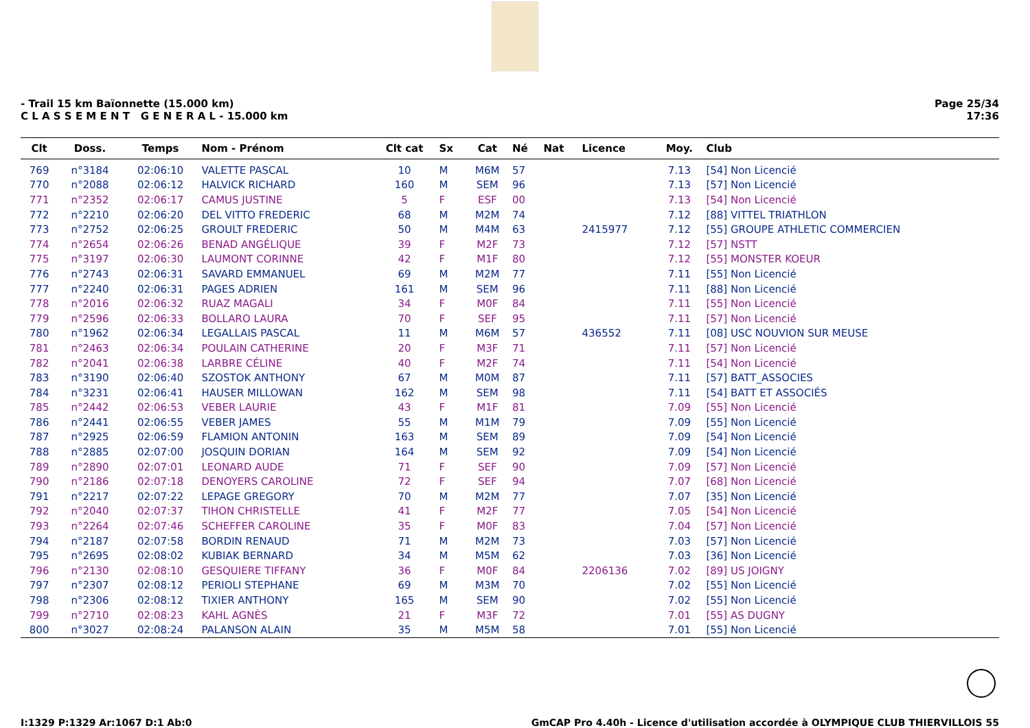- Trail 15 km Baïonnette (15.000 km)
C L A S S E M E N T G E N E R A L - 15.000 km
Page 25/34
17:36
| Clt | Doss. | Temps | Nom - Prénom | Clt cat | Sx | Cat | Né | Nat | Licence | Moy. | Club |
| --- | --- | --- | --- | --- | --- | --- | --- | --- | --- | --- | --- |
| 769 | n°3184 | 02:06:10 | VALETTE PASCAL | 10 | M | M6M | 57 | | | 7.13 | [54] Non Licencié |
| 770 | n°2088 | 02:06:12 | HALVICK RICHARD | 160 | M | SEM | 96 | | | 7.13 | [57] Non Licencié |
| 771 | n°2352 | 02:06:17 | CAMUS JUSTINE | 5 | F | ESF | 00 | | | 7.13 | [54] Non Licencié |
| 772 | n°2210 | 02:06:20 | DEL VITTO FREDERIC | 68 | M | M2M | 74 | | | 7.12 | [88] VITTEL TRIATHLON |
| 773 | n°2752 | 02:06:25 | GROULT FREDERIC | 50 | M | M4M | 63 | | 2415977 | 7.12 | [55] GROUPE ATHLETIC COMMERCIEN |
| 774 | n°2654 | 02:06:26 | BENAD ANGÉLIQUE | 39 | F | M2F | 73 | | | 7.12 | [57] NSTT |
| 775 | n°3197 | 02:06:30 | LAUMONT CORINNE | 42 | F | M1F | 80 | | | 7.12 | [55] MONSTER KOEUR |
| 776 | n°2743 | 02:06:31 | SAVARD EMMANUEL | 69 | M | M2M | 77 | | | 7.11 | [55] Non Licencié |
| 777 | n°2240 | 02:06:31 | PAGES ADRIEN | 161 | M | SEM | 96 | | | 7.11 | [88] Non Licencié |
| 778 | n°2016 | 02:06:32 | RUAZ MAGALI | 34 | F | M0F | 84 | | | 7.11 | [55] Non Licencié |
| 779 | n°2596 | 02:06:33 | BOLLARO LAURA | 70 | F | SEF | 95 | | | 7.11 | [57] Non Licencié |
| 780 | n°1962 | 02:06:34 | LEGALLAIS PASCAL | 11 | M | M6M | 57 | | 436552 | 7.11 | [08] USC NOUVION SUR MEUSE |
| 781 | n°2463 | 02:06:34 | POULAIN CATHERINE | 20 | F | M3F | 71 | | | 7.11 | [57] Non Licencié |
| 782 | n°2041 | 02:06:38 | LARBRE CÉLINE | 40 | F | M2F | 74 | | | 7.11 | [54] Non Licencié |
| 783 | n°3190 | 02:06:40 | SZOSTOK ANTHONY | 67 | M | M0M | 87 | | | 7.11 | [57] BATT_ASSOCIES |
| 784 | n°3231 | 02:06:41 | HAUSER MILLOWAN | 162 | M | SEM | 98 | | | 7.11 | [54] BATT ET ASSOCIÉS |
| 785 | n°2442 | 02:06:53 | VEBER LAURIE | 43 | F | M1F | 81 | | | 7.09 | [55] Non Licencié |
| 786 | n°2441 | 02:06:55 | VEBER JAMES | 55 | M | M1M | 79 | | | 7.09 | [55] Non Licencié |
| 787 | n°2925 | 02:06:59 | FLAMION ANTONIN | 163 | M | SEM | 89 | | | 7.09 | [54] Non Licencié |
| 788 | n°2885 | 02:07:00 | JOSQUIN DORIAN | 164 | M | SEM | 92 | | | 7.09 | [54] Non Licencié |
| 789 | n°2890 | 02:07:01 | LEONARD AUDE | 71 | F | SEF | 90 | | | 7.09 | [57] Non Licencié |
| 790 | n°2186 | 02:07:18 | DENOYERS CAROLINE | 72 | F | SEF | 94 | | | 7.07 | [68] Non Licencié |
| 791 | n°2217 | 02:07:22 | LEPAGE GREGORY | 70 | M | M2M | 77 | | | 7.07 | [35] Non Licencié |
| 792 | n°2040 | 02:07:37 | TIHON CHRISTELLE | 41 | F | M2F | 77 | | | 7.05 | [54] Non Licencié |
| 793 | n°2264 | 02:07:46 | SCHEFFER CAROLINE | 35 | F | M0F | 83 | | | 7.04 | [57] Non Licencié |
| 794 | n°2187 | 02:07:58 | BORDIN RENAUD | 71 | M | M2M | 73 | | | 7.03 | [57] Non Licencié |
| 795 | n°2695 | 02:08:02 | KUBIAK BERNARD | 34 | M | M5M | 62 | | | 7.03 | [36] Non Licencié |
| 796 | n°2130 | 02:08:10 | GESQUIERE TIFFANY | 36 | F | M0F | 84 | | 2206136 | 7.02 | [89] US JOIGNY |
| 797 | n°2307 | 02:08:12 | PERIOLI STEPHANE | 69 | M | M3M | 70 | | | 7.02 | [55] Non Licencié |
| 798 | n°2306 | 02:08:12 | TIXIER ANTHONY | 165 | M | SEM | 90 | | | 7.02 | [55] Non Licencié |
| 799 | n°2710 | 02:08:23 | KAHL AGNÈS | 21 | F | M3F | 72 | | | 7.01 | [55] AS DUGNY |
| 800 | n°3027 | 02:08:24 | PALANSON ALAIN | 35 | M | M5M | 58 | | | 7.01 | [55] Non Licencié |
I:1329 P:1329 Ar:1067 D:1 Ab:0 GmCAP Pro 4.40h - Licence d'utilisation accordée à OLYMPIQUE CLUB THIERVILLOIS 55